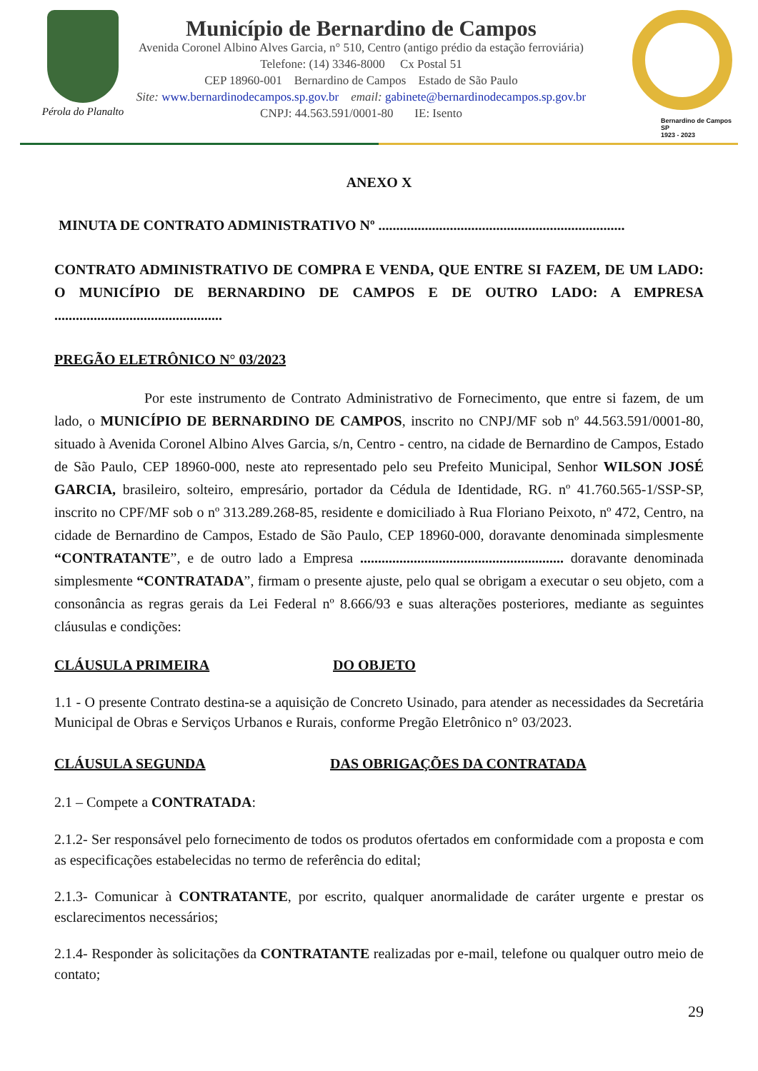Pérola do Planalto
Município de Bernardino de Campos
Avenida Coronel Albino Alves Garcia, n° 510, Centro (antigo prédio da estação ferroviária)
Telefone: (14) 3346-8000 Cx Postal 51
CEP 18960-001 Bernardino de Campos Estado de São Paulo
Site: www.bernardinodecampos.sp.gov.br email: gabinete@bernardinodecampos.sp.gov.br
CNPJ: 44.563.591/0001-80 IE: Isento
Bernardino de Campos SP
1923 - 2023
ANEXO X
MINUTA DE CONTRATO ADMINISTRATIVO Nº .....................................................................
CONTRATO ADMINISTRATIVO DE COMPRA E VENDA, QUE ENTRE SI FAZEM, DE UM LADO: O MUNICÍPIO DE BERNARDINO DE CAMPOS E DE OUTRO LADO: A EMPRESA ...............................................
PREGÃO ELETRÔNICO N° 03/2023
Por este instrumento de Contrato Administrativo de Fornecimento, que entre si fazem, de um lado, o MUNICÍPIO DE BERNARDINO DE CAMPOS, inscrito no CNPJ/MF sob nº 44.563.591/0001-80, situado à Avenida Coronel Albino Alves Garcia, s/n, Centro - centro, na cidade de Bernardino de Campos, Estado de São Paulo, CEP 18960-000, neste ato representado pelo seu Prefeito Municipal, Senhor WILSON JOSÉ GARCIA, brasileiro, solteiro, empresário, portador da Cédula de Identidade, RG. nº 41.760.565-1/SSP-SP, inscrito no CPF/MF sob o nº 313.289.268-85, residente e domiciliado à Rua Floriano Peixoto, nº 472, Centro, na cidade de Bernardino de Campos, Estado de São Paulo, CEP 18960-000, doravante denominada simplesmente “CONTRATANTE”, e de outro lado a Empresa ......................................................... doravante denominada simplesmente “CONTRATADA”, firmam o presente ajuste, pelo qual se obrigam a executar o seu objeto, com a consonância as regras gerais da Lei Federal nº 8.666/93 e suas alterações posteriores, mediante as seguintes cláusulas e condições:
CLÁUSULA PRIMEIRA DO OBJETO
1.1 - O presente Contrato destina-se a aquisição de Concreto Usinado, para atender as necessidades da Secretária Municipal de Obras e Serviços Urbanos e Rurais, conforme Pregão Eletrônico n° 03/2023.
CLÁUSULA SEGUNDA DAS OBRIGAÇÕES DA CONTRATADA
2.1 – Compete a CONTRATADA:
2.1.2- Ser responsável pelo fornecimento de todos os produtos ofertados em conformidade com a proposta e com as especificações estabelecidas no termo de referência do edital;
2.1.3- Comunicar à CONTRATANTE, por escrito, qualquer anormalidade de caráter urgente e prestar os esclarecimentos necessários;
2.1.4- Responder às solicitações da CONTRATANTE realizadas por e-mail, telefone ou qualquer outro meio de contato;
29